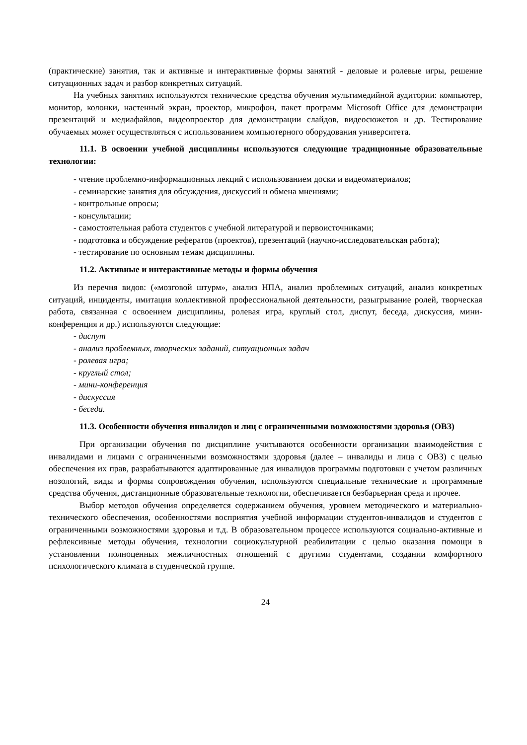(практические) занятия, так и активные и интерактивные формы занятий - деловые и ролевые игры, решение ситуационных задач и разбор конкретных ситуаций.
На учебных занятиях используются технические средства обучения мультимедийной аудитории: компьютер, монитор, колонки, настенный экран, проектор, микрофон, пакет программ Microsoft Office для демонстрации презентаций и медиафайлов, видеопроектор для демонстрации слайдов, видеосюжетов и др. Тестирование обучаемых может осуществляться с использованием компьютерного оборудования университета.
11.1. В освоении учебной дисциплины используются следующие традиционные образовательные технологии:
- чтение проблемно-информационных лекций с использованием доски и видеоматериалов;
- семинарские занятия для обсуждения, дискуссий и обмена мнениями;
- контрольные опросы;
- консультации;
- самостоятельная работа студентов с учебной литературой и первоисточниками;
- подготовка и обсуждение рефератов (проектов), презентаций (научно-исследовательская работа);
- тестирование по основным темам дисциплины.
11.2. Активные и интерактивные методы и формы обучения
Из перечня видов: («мозговой штурм», анализ НПА, анализ проблемных ситуаций, анализ конкретных ситуаций, инциденты, имитация коллективной профессиональной деятельности, разыгрывание ролей, творческая работа, связанная с освоением дисциплины, ролевая игра, круглый стол, диспут, беседа, дискуссия, мини-конференция и др.) используются следующие:
- диспут
- анализ проблемных, творческих заданий, ситуационных задач
- ролевая игра;
- круглый стол;
- мини-конференция
- дискуссия
- беседа.
11.3. Особенности обучения инвалидов и лиц с ограниченными возможностями здоровья (ОВЗ)
При организации обучения по дисциплине учитываются особенности организации взаимодействия с инвалидами и лицами с ограниченными возможностями здоровья (далее – инвалиды и лица с ОВЗ) с целью обеспечения их прав, разрабатываются адаптированные для инвалидов программы подготовки с учетом различных нозологий, виды и формы сопровождения обучения, используются специальные технические и программные средства обучения, дистанционные образовательные технологии, обеспечивается безбарьерная среда и прочее.
Выбор методов обучения определяется содержанием обучения, уровнем методического и материально- технического обеспечения, особенностями восприятия учебной информации студентов-инвалидов и студентов с ограниченными возможностями здоровья и т.д. В образовательном процессе используются социально-активные и рефлексивные методы обучения, технологии социокультурной реабилитации с целью оказания помощи в установлении полноценных межличностных отношений с другими студентами, создании комфортного психологического климата в студенческой группе.
24